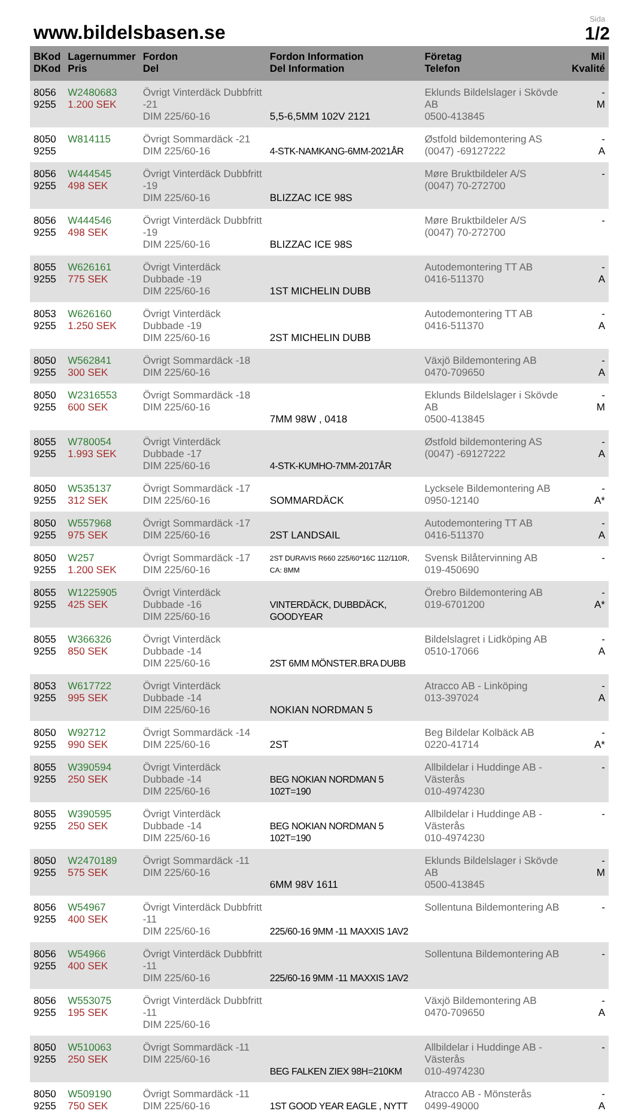www.bildelsbasen.se
Sida
1/2
| BKod DKod | Lagernummer Pris | Fordon Del | Fordon Information Del Information | Företag Telefon | Mil Kvalité |
| --- | --- | --- | --- | --- | --- |
| 8056 9255 | W2480683 1.200 SEK | Övrigt Vinterdäck Dubbfritt -21 DIM 225/60-16 | 5,5-6,5MM 102V 2121 | Eklunds Bildelslager i Skövde AB 0500-413845 | - M |
| 8050 9255 | W814115 | Övrigt Sommardäck -21 DIM 225/60-16 | 4-STK-NAMKANG-6MM-2021ÅR | Østfold bildemontering AS (0047) -69127222 | - A |
| 8056 9255 | W444545 498 SEK | Övrigt Vinterdäck Dubbfritt -19 DIM 225/60-16 | BLIZZAC ICE 98S | Møre Bruktbildeler A/S (0047) 70-272700 | - |
| 8056 9255 | W444546 498 SEK | Övrigt Vinterdäck Dubbfritt -19 DIM 225/60-16 | BLIZZAC ICE 98S | Møre Bruktbildeler A/S (0047) 70-272700 | - |
| 8055 9255 | W626161 775 SEK | Övrigt Vinterdäck Dubbade -19 DIM 225/60-16 | 1ST MICHELIN DUBB | Autodemontering TT AB 0416-511370 | - A |
| 8053 9255 | W626160 1.250 SEK | Övrigt Vinterdäck Dubbade -19 DIM 225/60-16 | 2ST MICHELIN DUBB | Autodemontering TT AB 0416-511370 | - A |
| 8050 9255 | W562841 300 SEK | Övrigt Sommardäck -18 DIM 225/60-16 | | Växjö Bildemontering AB 0470-709650 | - A |
| 8050 9255 | W2316553 600 SEK | Övrigt Sommardäck -18 DIM 225/60-16 | 7MM 98W , 0418 | Eklunds Bildelslager i Skövde AB 0500-413845 | - M |
| 8055 9255 | W780054 1.993 SEK | Övrigt Vinterdäck Dubbade -17 DIM 225/60-16 | 4-STK-KUMHO-7MM-2017ÅR | Østfold bildemontering AS (0047) -69127222 | - A |
| 8050 9255 | W535137 312 SEK | Övrigt Sommardäck -17 DIM 225/60-16 | SOMMARDÄCK | Lycksele Bildemontering AB 0950-12140 | - A* |
| 8050 9255 | W557968 975 SEK | Övrigt Sommardäck -17 DIM 225/60-16 | 2ST LANDSAIL | Autodemontering TT AB 0416-511370 | - A |
| 8050 9255 | W257 1.200 SEK | Övrigt Sommardäck -17 DIM 225/60-16 | 2ST DURAVIS R660 225/60*16C 112/110R, CA: 8MM | Svensk Bilåtervinning AB 019-450690 | - |
| 8055 9255 | W1225905 425 SEK | Övrigt Vinterdäck Dubbade -16 DIM 225/60-16 | VINTERDÄCK, DUBBDÄCK, GOODYEAR | Örebro Bildemontering AB 019-6701200 | - A* |
| 8055 9255 | W366326 850 SEK | Övrigt Vinterdäck Dubbade -14 DIM 225/60-16 | 2ST 6MM MÖNSTER.BRA DUBB | Bildelslagret i Lidköping AB 0510-17066 | - A |
| 8053 9255 | W617722 995 SEK | Övrigt Vinterdäck Dubbade -14 DIM 225/60-16 | NOKIAN NORDMAN 5 | Atracco AB - Linköping 013-397024 | - A |
| 8050 9255 | W92712 990 SEK | Övrigt Sommardäck -14 DIM 225/60-16 | 2ST | Beg Bildelar Kolbäck AB 0220-41714 | - A* |
| 8055 9255 | W390594 250 SEK | Övrigt Vinterdäck Dubbade -14 DIM 225/60-16 | BEG NOKIAN NORDMAN 5 102T=190 | Allbildelar i Huddinge AB - Västerås 010-4974230 | - |
| 8055 9255 | W390595 250 SEK | Övrigt Vinterdäck Dubbade -14 DIM 225/60-16 | BEG NOKIAN NORDMAN 5 102T=190 | Allbildelar i Huddinge AB - Västerås 010-4974230 | - |
| 8050 9255 | W2470189 575 SEK | Övrigt Sommardäck -11 DIM 225/60-16 | 6MM 98V 1611 | Eklunds Bildelslager i Skövde AB 0500-413845 | - M |
| 8056 9255 | W54967 400 SEK | Övrigt Vinterdäck Dubbfritt -11 DIM 225/60-16 | 225/60-16 9MM -11 MAXXIS 1AV2 | Sollentuna Bildemontering AB | - |
| 8056 9255 | W54966 400 SEK | Övrigt Vinterdäck Dubbfritt -11 DIM 225/60-16 | 225/60-16 9MM -11 MAXXIS 1AV2 | Sollentuna Bildemontering AB | - |
| 8056 9255 | W553075 195 SEK | Övrigt Vinterdäck Dubbfritt -11 DIM 225/60-16 | | Växjö Bildemontering AB 0470-709650 | - A |
| 8050 9255 | W510063 250 SEK | Övrigt Sommardäck -11 DIM 225/60-16 | BEG FALKEN ZIEX 98H=210KM | Allbildelar i Huddinge AB - Västerås 010-4974230 | - |
| 8050 9255 | W509190 750 SEK | Övrigt Sommardäck -11 DIM 225/60-16 | 1ST GOOD YEAR EAGLE , NYTT | Atracco AB - Mönsterås 0499-49000 | - A |